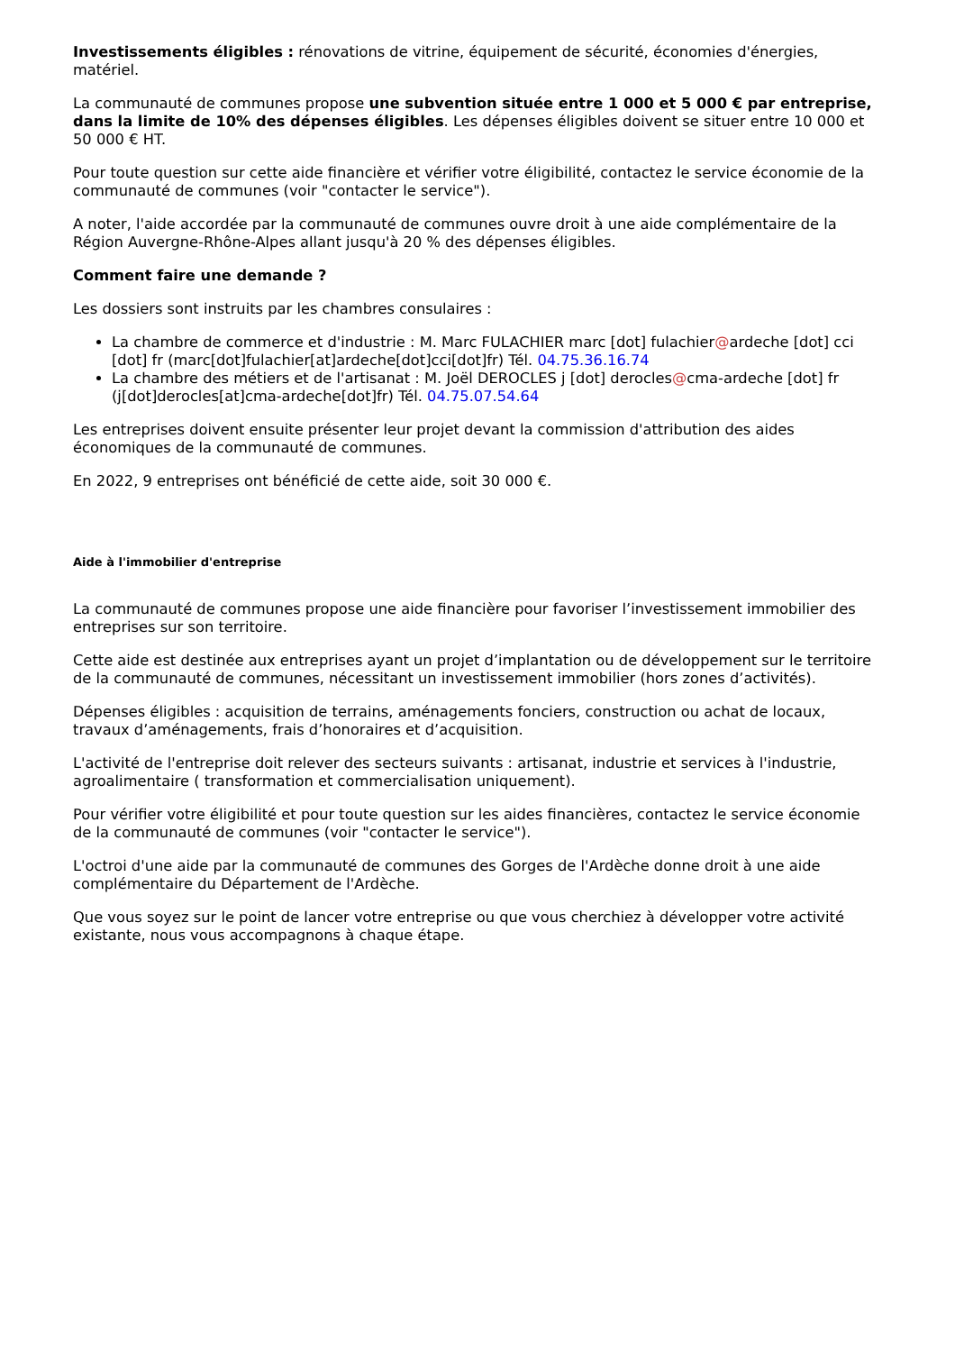Investissements éligibles : rénovations de vitrine, équipement de sécurité, économies d'énergies, matériel.
La communauté de communes propose une subvention située entre 1 000 et 5 000 € par entreprise, dans la limite de 10% des dépenses éligibles. Les dépenses éligibles doivent se situer entre 10 000 et 50 000 € HT.
Pour toute question sur cette aide financière et vérifier votre éligibilité, contactez le service économie de la communauté de communes (voir "contacter le service").
A noter, l'aide accordée par la communauté de communes ouvre droit à une aide complémentaire de la Région Auvergne-Rhône-Alpes allant jusqu'à 20 % des dépenses éligibles.
Comment faire une demande ?
Les dossiers sont instruits par les chambres consulaires :
La chambre de commerce et d'industrie : M. Marc FULACHIER marc [dot] fulachier@ardeche [dot] cci [dot] fr (marc[dot]fulachier[at]ardeche[dot]cci[dot]fr) Tél. 04.75.36.16.74
La chambre des métiers et de l'artisanat : M. Joël DEROCLES j [dot] derocles@cma-ardeche [dot] fr (j[dot]derocles[at]cma-ardeche[dot]fr) Tél. 04.75.07.54.64
Les entreprises doivent ensuite présenter leur projet devant la commission d'attribution des aides économiques de la communauté de communes.
En 2022, 9 entreprises ont bénéficié de cette aide, soit 30 000 €.
Aide à l'immobilier d'entreprise
La communauté de communes propose une aide financière pour favoriser l’investissement immobilier des entreprises sur son territoire.
Cette aide est destinée aux entreprises ayant un projet d’implantation ou de développement sur le territoire de la communauté de communes, nécessitant un investissement immobilier (hors zones d’activités).
Dépenses éligibles : acquisition de terrains, aménagements fonciers, construction ou achat de locaux, travaux d’aménagements, frais d’honoraires et d’acquisition.
L'activité de l'entreprise doit relever des secteurs suivants : artisanat, industrie et services à l'industrie, agroalimentaire ( transformation et commercialisation uniquement).
Pour vérifier votre éligibilité et pour toute question sur les aides financières, contactez le service économie de la communauté de communes (voir "contacter le service").
L'octroi d'une aide par la communauté de communes des Gorges de l'Ardèche donne droit à une aide complémentaire du Département de l'Ardèche.
Que vous soyez sur le point de lancer votre entreprise ou que vous cherchiez à développer votre activité existante, nous vous accompagnons à chaque étape.